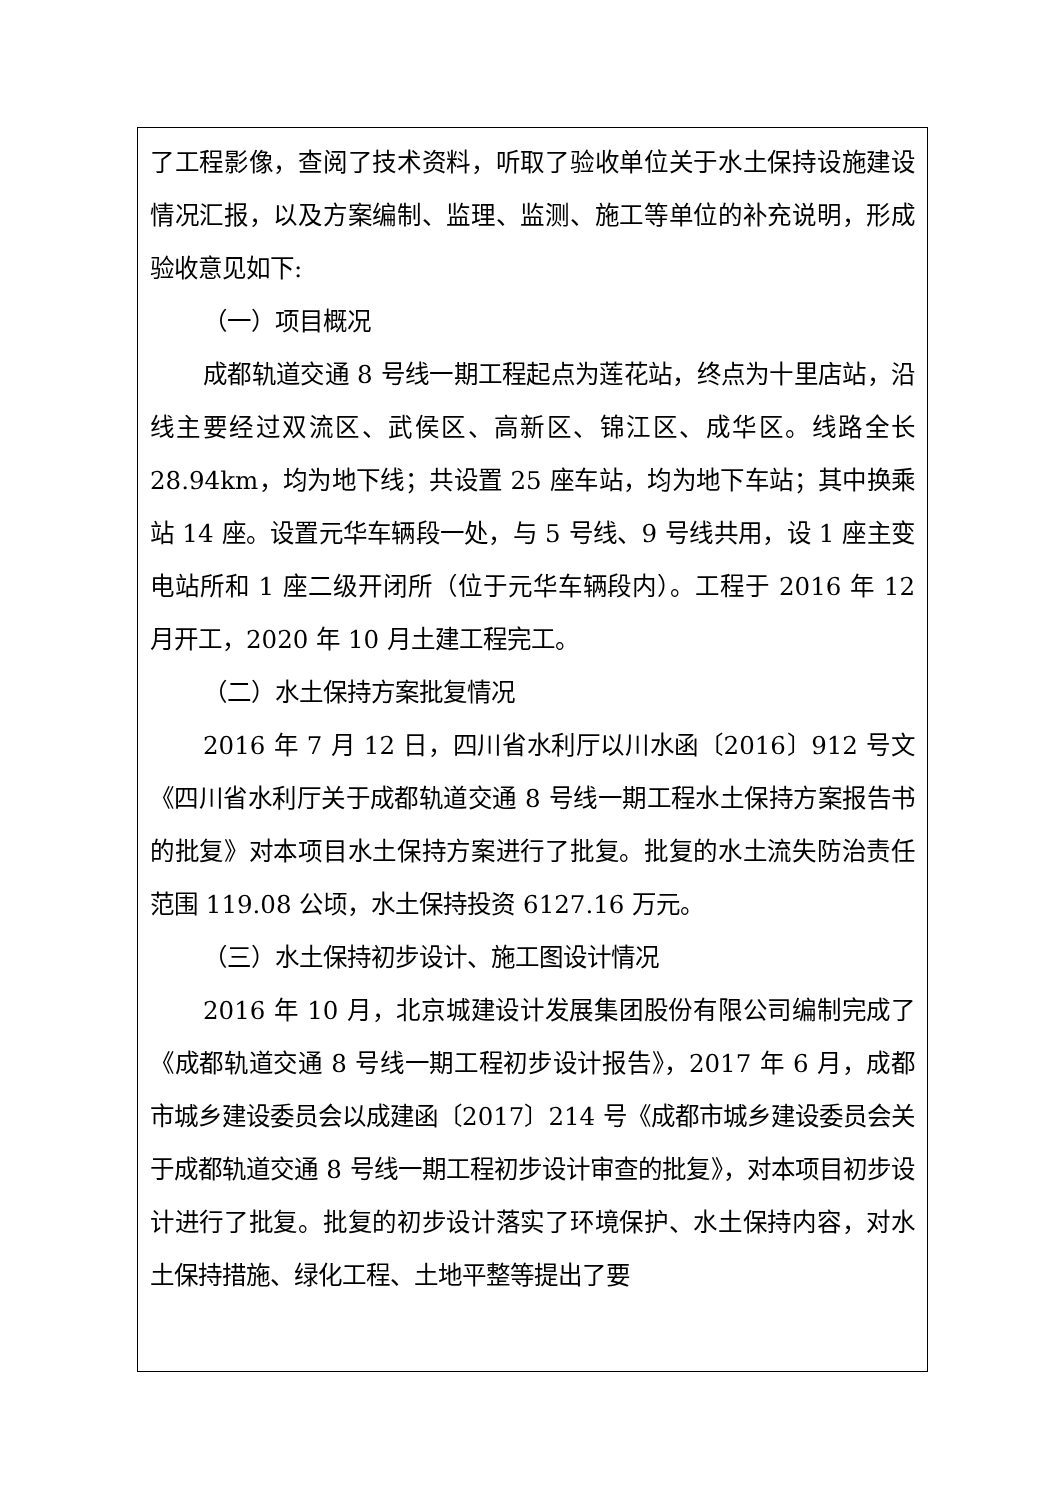了工程影像，查阅了技术资料，听取了验收单位关于水土保持设施建设情况汇报，以及方案编制、监理、监测、施工等单位的补充说明，形成验收意见如下:
（一）项目概况
成都轨道交通 8 号线一期工程起点为莲花站，终点为十里店站，沿线主要经过双流区、武侯区、高新区、锦江区、成华区。线路全长 28.94km，均为地下线；共设置 25 座车站，均为地下车站；其中换乘站 14 座。设置元华车辆段一处，与 5 号线、9 号线共用，设 1 座主变电站所和 1 座二级开闭所（位于元华车辆段内）。工程于 2016 年 12 月开工，2020 年 10 月土建工程完工。
（二）水土保持方案批复情况
2016 年 7 月 12 日，四川省水利厅以川水函〔2016〕912 号文《四川省水利厅关于成都轨道交通 8 号线一期工程水土保持方案报告书的批复》对本项目水土保持方案进行了批复。批复的水土流失防治责任范围 119.08 公顷，水土保持投资 6127.16 万元。
（三）水土保持初步设计、施工图设计情况
2016 年 10 月，北京城建设计发展集团股份有限公司编制完成了《成都轨道交通 8 号线一期工程初步设计报告》，2017 年 6 月，成都市城乡建设委员会以成建函〔2017〕214 号《成都市城乡建设委员会关于成都轨道交通 8 号线一期工程初步设计审查的批复》，对本项目初步设计进行了批复。批复的初步设计落实了环境保护、水土保持内容，对水土保持措施、绿化工程、土地平整等提出了要